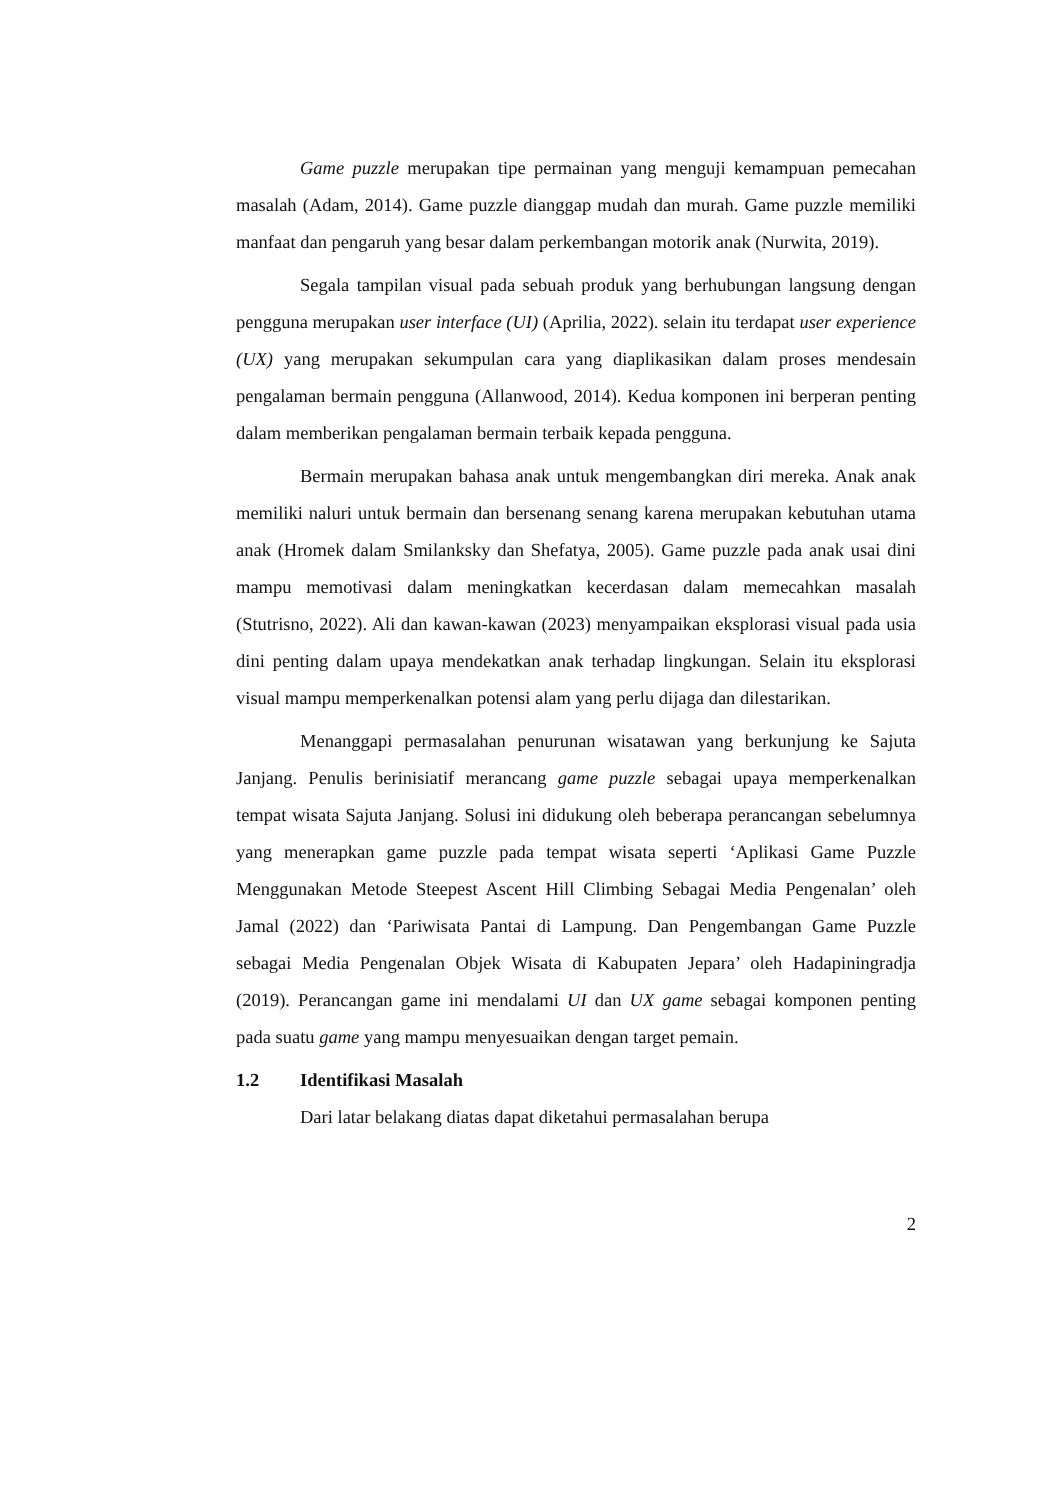Game puzzle merupakan tipe permainan yang menguji kemampuan pemecahan masalah (Adam, 2014). Game puzzle dianggap mudah dan murah. Game puzzle memiliki manfaat dan pengaruh yang besar dalam perkembangan motorik anak (Nurwita, 2019).
Segala tampilan visual pada sebuah produk yang berhubungan langsung dengan pengguna merupakan user interface (UI) (Aprilia, 2022). selain itu terdapat user experience (UX) yang merupakan sekumpulan cara yang diaplikasikan dalam proses mendesain pengalaman bermain pengguna (Allanwood, 2014). Kedua komponen ini berperan penting dalam memberikan pengalaman bermain terbaik kepada pengguna.
Bermain merupakan bahasa anak untuk mengembangkan diri mereka. Anak anak memiliki naluri untuk bermain dan bersenang senang karena merupakan kebutuhan utama anak (Hromek dalam Smilanksky dan Shefatya, 2005). Game puzzle pada anak usai dini mampu memotivasi dalam meningkatkan kecerdasan dalam memecahkan masalah (Stutrisno, 2022). Ali dan kawan-kawan (2023) menyampaikan eksplorasi visual pada usia dini penting dalam upaya mendekatkan anak terhadap lingkungan. Selain itu eksplorasi visual mampu memperkenalkan potensi alam yang perlu dijaga dan dilestarikan.
Menanggapi permasalahan penurunan wisatawan yang berkunjung ke Sajuta Janjang. Penulis berinisiatif merancang game puzzle sebagai upaya memperkenalkan tempat wisata Sajuta Janjang. Solusi ini didukung oleh beberapa perancangan sebelumnya yang menerapkan game puzzle pada tempat wisata seperti ‘Aplikasi Game Puzzle Menggunakan Metode Steepest Ascent Hill Climbing Sebagai Media Pengenalan’ oleh Jamal (2022) dan ‘Pariwisata Pantai di Lampung. Dan Pengembangan Game Puzzle sebagai Media Pengenalan Objek Wisata di Kabupaten Jepara’ oleh Hadapiningradja (2019). Perancangan game ini mendalami UI dan UX game sebagai komponen penting pada suatu game yang mampu menyesuaikan dengan target pemain.
1.2 Identifikasi Masalah
Dari latar belakang diatas dapat diketahui permasalahan berupa
2